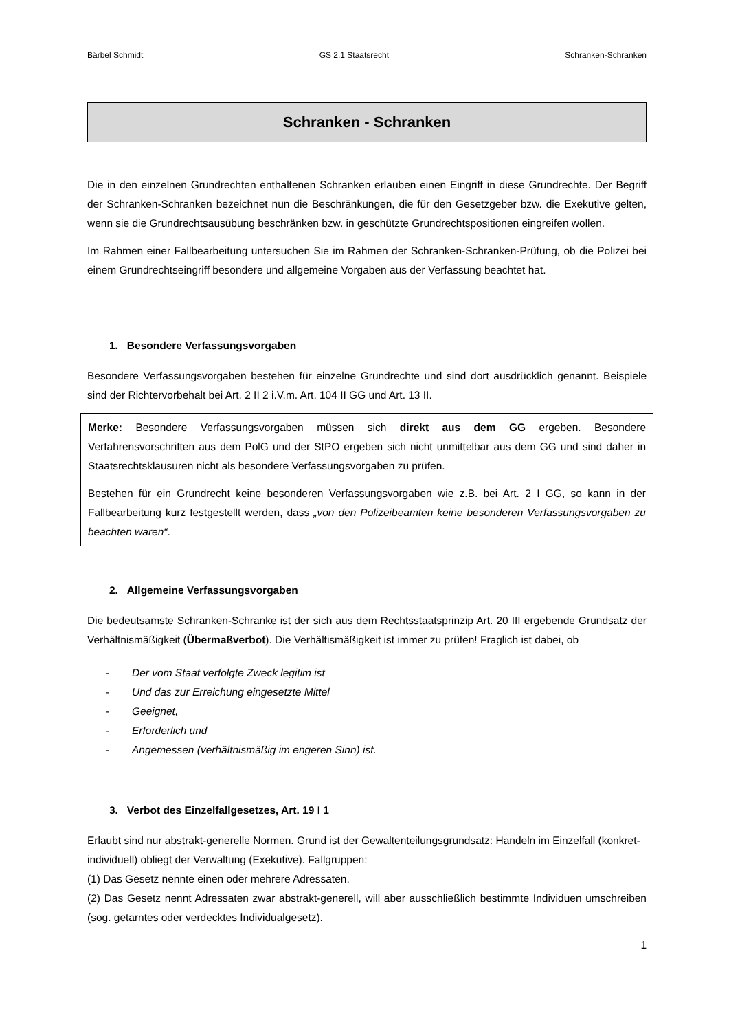Bärbel Schmidt GS 2.1 Staatsrecht Schranken-Schranken
Schranken - Schranken
Die in den einzelnen Grundrechten enthaltenen Schranken erlauben einen Eingriff in diese Grundrechte. Der Begriff der Schranken-Schranken bezeichnet nun die Beschränkungen, die für den Gesetzgeber bzw. die Exekutive gelten, wenn sie die Grundrechtsausübung beschränken bzw. in geschützte Grundrechtspositionen eingreifen wollen.
Im Rahmen einer Fallbearbeitung untersuchen Sie im Rahmen der Schranken-Schranken-Prüfung, ob die Polizei bei einem Grundrechtseingriff besondere und allgemeine Vorgaben aus der Verfassung beachtet hat.
1. Besondere Verfassungsvorgaben
Besondere Verfassungsvorgaben bestehen für einzelne Grundrechte und sind dort ausdrücklich genannt. Beispiele sind der Richtervorbehalt bei Art. 2 II 2 i.V.m. Art. 104 II GG und Art. 13 II.
Merke: Besondere Verfassungsvorgaben müssen sich direkt aus dem GG ergeben. Besondere Verfahrensvorschriften aus dem PolG und der StPO ergeben sich nicht unmittelbar aus dem GG und sind daher in Staatsrechtsklausuren nicht als besondere Verfassungsvorgaben zu prüfen.
Bestehen für ein Grundrecht keine besonderen Verfassungsvorgaben wie z.B. bei Art. 2 I GG, so kann in der Fallbearbeitung kurz festgestellt werden, dass „von den Polizeibeamten keine besonderen Verfassungsvorgaben zu beachten waren“.
2. Allgemeine Verfassungsvorgaben
Die bedeutsamste Schranken-Schranke ist der sich aus dem Rechtsstaatsprinzip Art. 20 III ergebende Grundsatz der Verhältnismäßigkeit (Übermaßverbot). Die Verhältismäßigkeit ist immer zu prüfen! Fraglich ist dabei, ob
- Der vom Staat verfolgte Zweck legitim ist
- Und das zur Erreichung eingesetzte Mittel
- Geeignet,
- Erforderlich und
- Angemessen (verhältnismäßig im engeren Sinn) ist.
3. Verbot des Einzelfallgesetzes, Art. 19 I 1
Erlaubt sind nur abstrakt-generelle Normen. Grund ist der Gewaltenteilungsgrundsatz: Handeln im Einzelfall (konkret-individuell) obliegt der Verwaltung (Exekutive). Fallgruppen:
(1) Das Gesetz nennte einen oder mehrere Adressaten.
(2) Das Gesetz nennt Adressaten zwar abstrakt-generell, will aber ausschließlich bestimmte Individuen umschreiben (sog. getarntes oder verdecktes Individualgesetz).
1